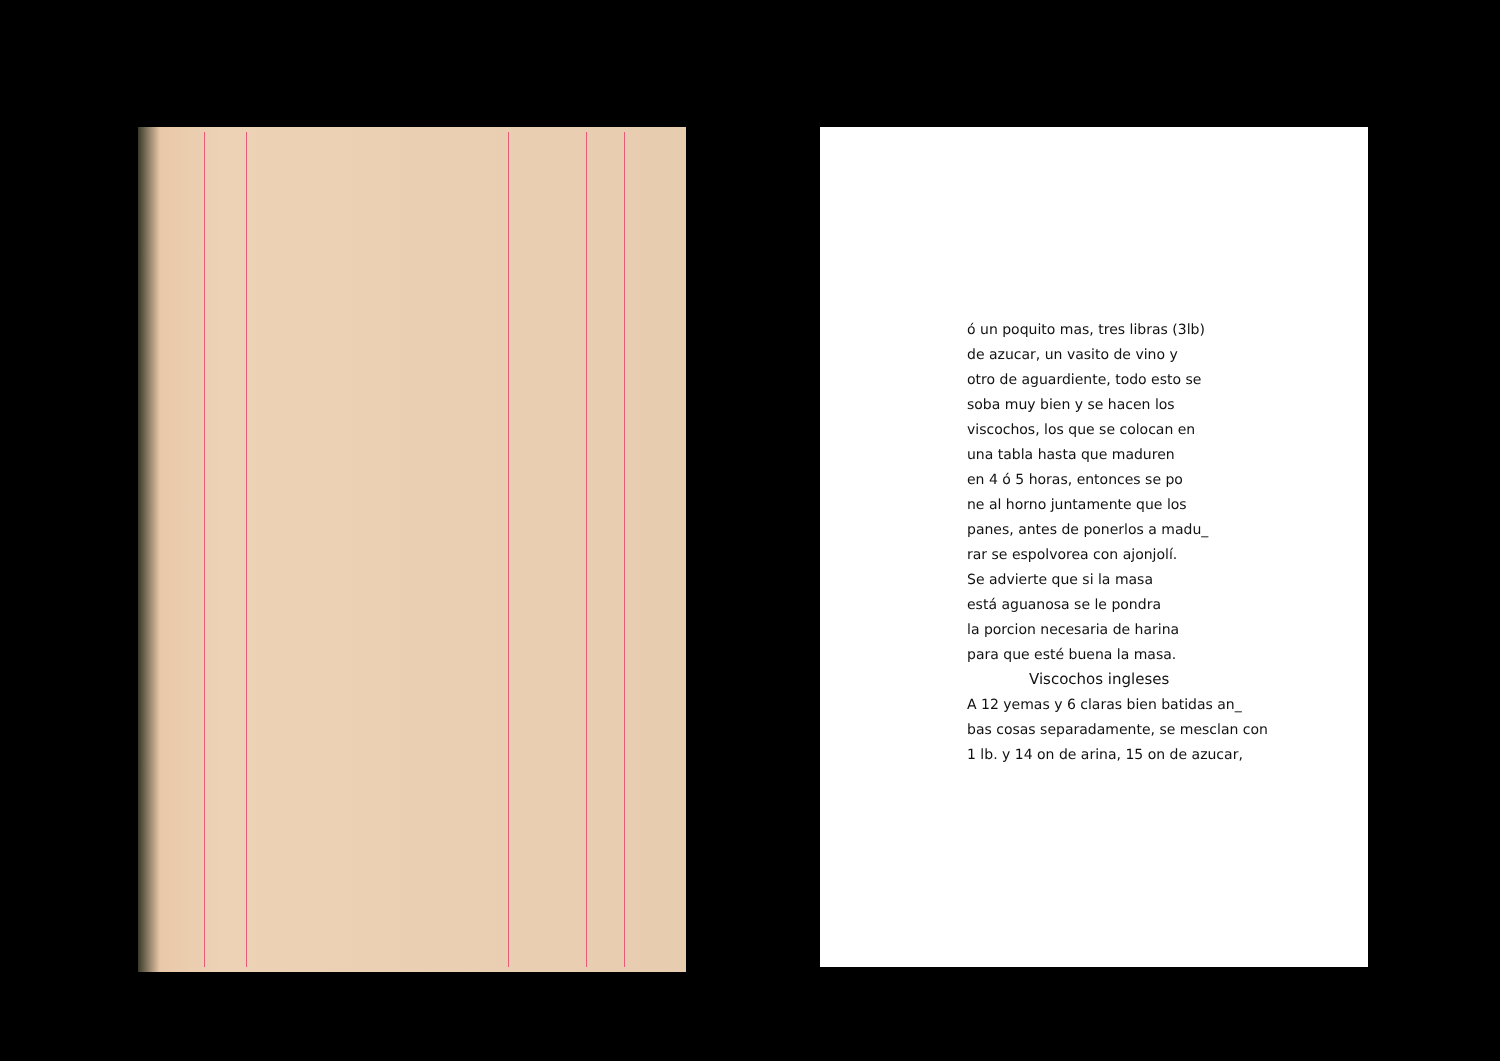ó un poquito mas, tres libras (3lb)
de azucar, un vasito de vino y
otro de aguardiente, todo esto se
soba muy bien y se hacen los
viscochos, los que se colocan en
una tabla hasta que maduren
en 4 ó 5 horas, entonces se po
ne al horno juntamente que los
panes, antes de ponerlos a madu_
rar se espolvorea con ajonjolí.
Se advierte que si la masa
está aguanosa se le pondra
la porcion necesaria de harina
para que esté buena la masa.
Viscochos ingleses
A 12 yemas y 6 claras bien batidas an_
bas cosas separadamente, se mesclan con
1 lb. y 14 on de arina, 15 on de azucar,